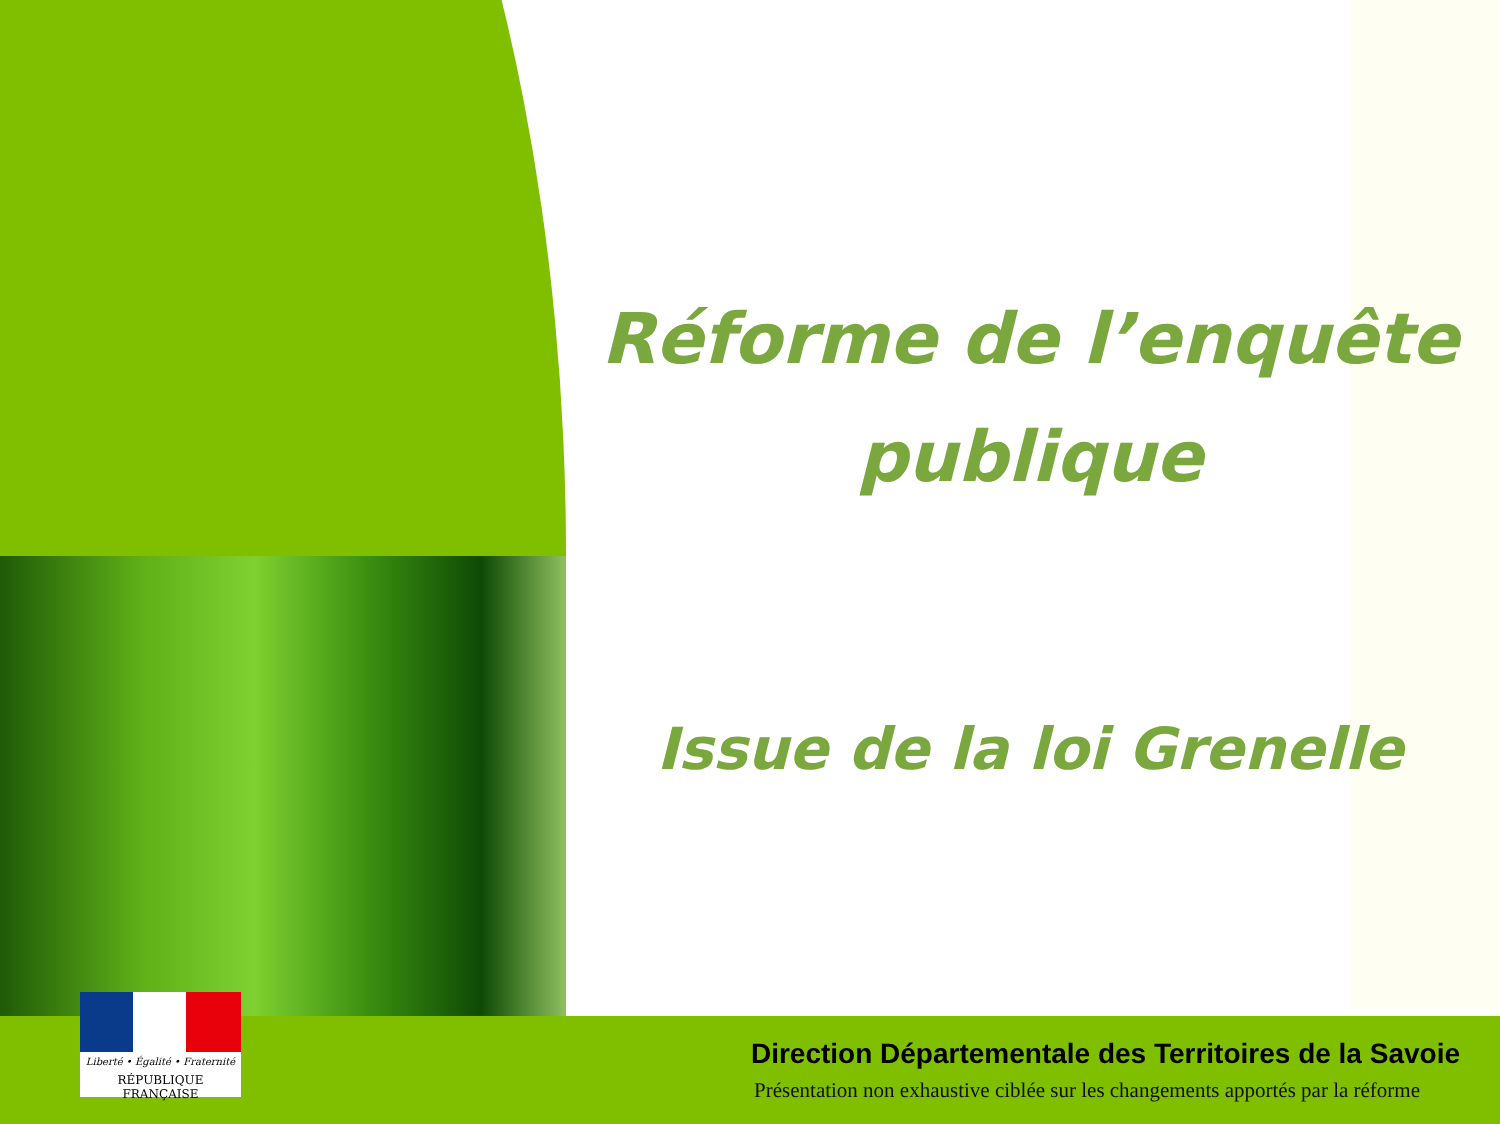Réforme de l’enquête publique
Issue de la loi Grenelle
Liberté • Égalité • Fraternité
RÉPUBLIQUE FRANÇAISE
Direction Départementale des Territoires de la Savoie
Présentation non exhaustive ciblée sur les changements apportés par la réforme